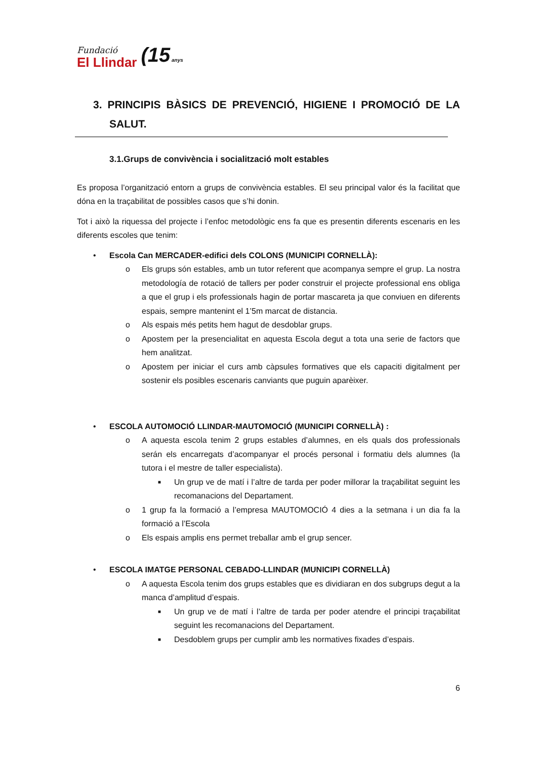Fundació
El Llindar
(15 anys
3. PRINCIPIS BÀSICS DE PREVENCIÓ, HIGIENE I PROMOCIÓ DE LA SALUT.
3.1.Grups de convivència i socialització molt estables
Es proposa l’organització entorn a grups de convivència estables. El seu principal valor és la facilitat que dóna en la traçabilitat de possibles casos que s’hi donin.
Tot i això la riquessa del projecte i l’enfoc metodològic ens fa que es presentin diferents escenaris en les diferents escoles que tenim:
• Escola Can MERCADER-edifici dels COLONS (MUNICIPI CORNELLÀ):
o Els grups són estables, amb un tutor referent que acompanya sempre el grup. La nostra metodología de rotació de tallers per poder construir el projecte professional ens obliga a que el grup i els professionals hagin de portar mascareta ja que conviuen en diferents espais, sempre mantenint el 1’5m marcat de distancia.
o Als espais més petits hem hagut de desdoblar grups.
o Apostem per la presencialitat en aquesta Escola degut a tota una serie de factors que hem analitzat.
o Apostem per iniciar el curs amb càpsules formatives que els capaciti digitalment per sostenir els posibles escenaris canviants que puguin aparèixer.
• ESCOLA AUTOMOCIÓ LLINDAR-MAUTOMOCIÓ (MUNICIPI CORNELLÀ) :
o A aquesta escola tenim 2 grups estables d’alumnes, en els quals dos professionals serán els encarregats d’acompanyar el procés personal i formatiu dels alumnes (la tutora i el mestre de taller especialista).
■
Un grup ve de matí i l’altre de tarda per poder millorar la traçabilitat seguint les recomanacions del Departament.
o 1 grup fa la formació a l’empresa MAUTOMOCIÓ 4 dies a la setmana i un dia fa la formació a l’Escola
o Els espais amplis ens permet treballar amb el grup sencer.
• ESCOLA IMATGE PERSONAL CEBADO-LLINDAR (MUNICIPI CORNELLÀ)
o A aquesta Escola tenim dos grups estables que es dividiaran en dos subgrups degut a la manca d’amplitud d’espais.
■
Un grup ve de matí i l’altre de tarda per poder atendre el principi traçabilitat seguint les recomanacions del Departament.
■
Desdoblem grups per cumplir amb les normatives fixades d’espais.
6